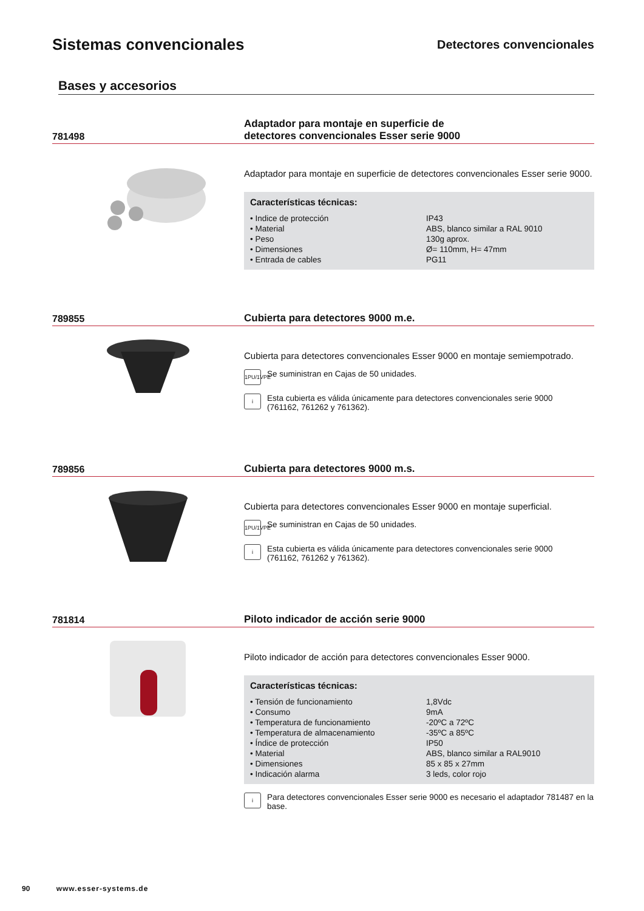Sistemas convencionales
Detectores convencionales
Bases y accesorios
781498
Adaptador para montaje en superficie de
detectores convencionales Esser serie 9000
Adaptador para montaje en superficie de detectores convencionales Esser serie 9000.
Características técnicas:
| • Indice de protección | IP43 |
| • Material | ABS, blanco similar a RAL 9010 |
| • Peso | 130g aprox. |
| • Dimensiones | Ø= 110mm, H= 47mm |
| • Entrada de cables | PG11 |
789855
Cubierta para detectores 9000 m.e.
Cubierta para detectores convencionales Esser 9000 en montaje semiempotrado.
1PU/1VPE
Se suministran en Cajas de 50 unidades.
i
Esta cubierta es válida únicamente para detectores convencionales serie 9000
(761162, 761262 y 761362).
789856
Cubierta para detectores 9000 m.s.
Cubierta para detectores convencionales Esser 9000 en montaje superficial.
1PU/1VPE
Se suministran en Cajas de 50 unidades.
i
Esta cubierta es válida únicamente para detectores convencionales serie 9000
(761162, 761262 y 761362).
781814
Piloto indicador de acción serie 9000
Piloto indicador de acción para detectores convencionales Esser 9000.
Características técnicas:
| • Tensión de funcionamiento | 1,8Vdc |
| • Consumo | 9mA |
| • Temperatura de funcionamiento | -20ºC a 72ºC |
| • Temperatura de almacenamiento | -35ºC a 85ºC |
| • Índice de protección | IP50 |
| • Material | ABS, blanco similar a RAL9010 |
| • Dimensiones | 85 x 85 x 27mm |
| • Indicación alarma | 3 leds, color rojo |
i
Para detectores convencionales Esser serie 9000 es necesario el adaptador 781487 en la base.
90 www.esser-systems.de